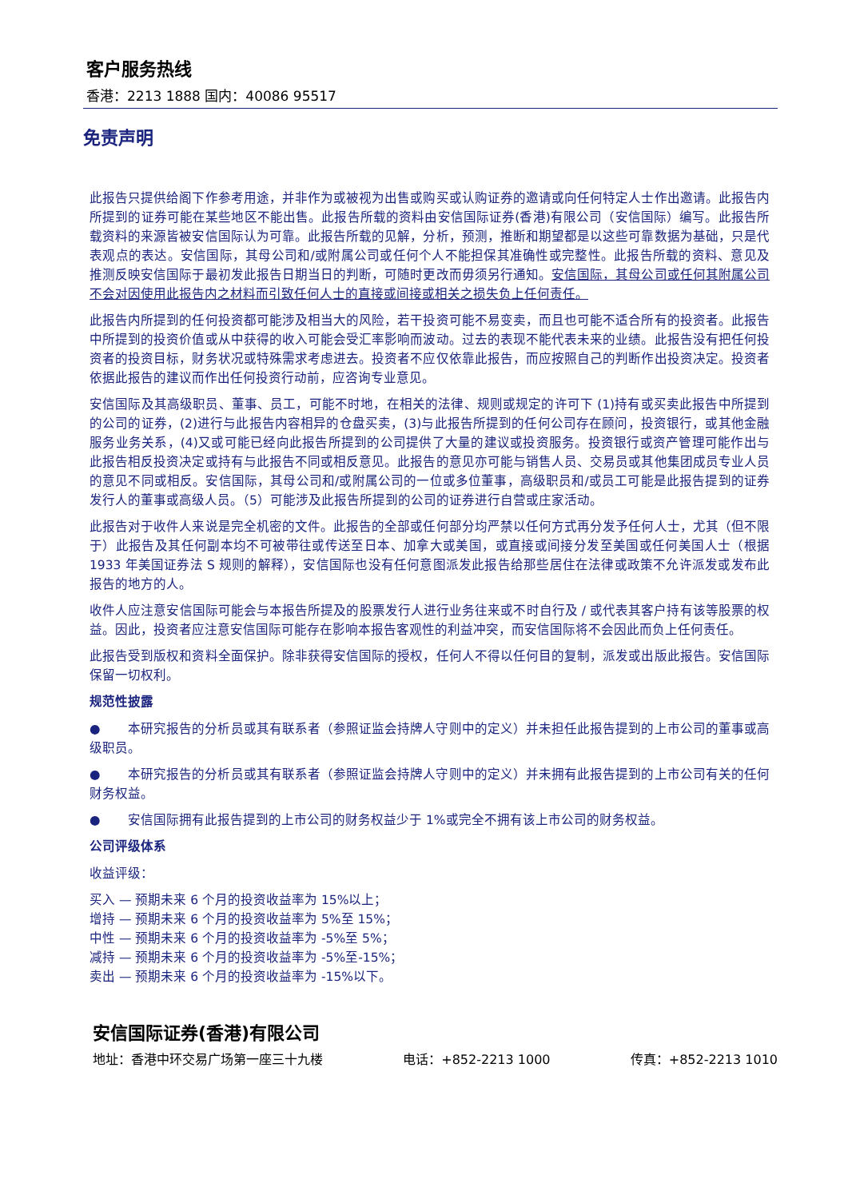客户服务热线
香港：2213 1888 国内：40086 95517
免责声明
此报告只提供给阁下作参考用途，并非作为或被视为出售或购买或认购证券的邀请或向任何特定人士作出邀请。此报告内所提到的证券可能在某些地区不能出售。此报告所载的资料由安信国际证券(香港)有限公司（安信国际）编写。此报告所载资料的来源皆被安信国际认为可靠。此报告所载的见解，分析，预测，推断和期望都是以这些可靠数据为基础，只是代表观点的表达。安信国际，其母公司和/或附属公司或任何个人不能担保其准确性或完整性。此报告所载的资料、意见及推测反映安信国际于最初发此报告日期当日的判断，可随时更改而毋须另行通知。安信国际，其母公司或任何其附属公司不会对因使用此报告内之材料而引致任何人士的直接或间接或相关之损失负上任何责任。
此报告内所提到的任何投资都可能涉及相当大的风险，若干投资可能不易变卖，而且也可能不适合所有的投资者。此报告中所提到的投资价值或从中获得的收入可能会受汇率影响而波动。过去的表现不能代表未来的业绩。此报告没有把任何投资者的投资目标，财务状况或特殊需求考虑进去。投资者不应仅依靠此报告，而应按照自己的判断作出投资决定。投资者依据此报告的建议而作出任何投资行动前，应咨询专业意见。
安信国际及其高级职员、董事、员工，可能不时地，在相关的法律、规则或规定的许可下 (1)持有或买卖此报告中所提到的公司的证券，(2)进行与此报告内容相异的仓盘买卖，(3)与此报告所提到的任何公司存在顾问，投资银行，或其他金融服务业务关系，(4)又或可能已经向此报告所提到的公司提供了大量的建议或投资服务。投资银行或资产管理可能作出与此报告相反投资决定或持有与此报告不同或相反意见。此报告的意见亦可能与销售人员、交易员或其他集团成员专业人员的意见不同或相反。安信国际，其母公司和/或附属公司的一位或多位董事，高级职员和/或员工可能是此报告提到的证券发行人的董事或高级人员。（5）可能涉及此报告所提到的公司的证券进行自营或庄家活动。
此报告对于收件人来说是完全机密的文件。此报告的全部或任何部分均严禁以任何方式再分发予任何人士，尤其（但不限于）此报告及其任何副本均不可被带往或传送至日本、加拿大或美国，或直接或间接分发至美国或任何美国人士（根据 1933 年美国证券法 S 规则的解释），安信国际也没有任何意图派发此报告给那些居住在法律或政策不允许派发或发布此报告的地方的人。
收件人应注意安信国际可能会与本报告所提及的股票发行人进行业务往来或不时自行及 / 或代表其客户持有该等股票的权益。因此，投资者应注意安信国际可能存在影响本报告客观性的利益冲突，而安信国际将不会因此而负上任何责任。
此报告受到版权和资料全面保护。除非获得安信国际的授权，任何人不得以任何目的复制，派发或出版此报告。安信国际保留一切权利。
规范性披露
● 本研究报告的分析员或其有联系者（参照证监会持牌人守则中的定义）并未担任此报告提到的上市公司的董事或高级职员。
● 本研究报告的分析员或其有联系者（参照证监会持牌人守则中的定义）并未拥有此报告提到的上市公司有关的任何财务权益。
● 安信国际拥有此报告提到的上市公司的财务权益少于 1%或完全不拥有该上市公司的财务权益。
公司评级体系
收益评级：
买入 — 预期未来 6 个月的投资收益率为 15%以上；
增持 — 预期未来 6 个月的投资收益率为 5%至 15%；
中性 — 预期未来 6 个月的投资收益率为 -5%至 5%；
减持 — 预期未来 6 个月的投资收益率为 -5%至-15%；
卖出 — 预期未来 6 个月的投资收益率为 -15%以下。
安信国际证券(香港)有限公司
地址：香港中环交易广场第一座三十九楼 电话：+852-2213 1000 传真：+852-2213 1010